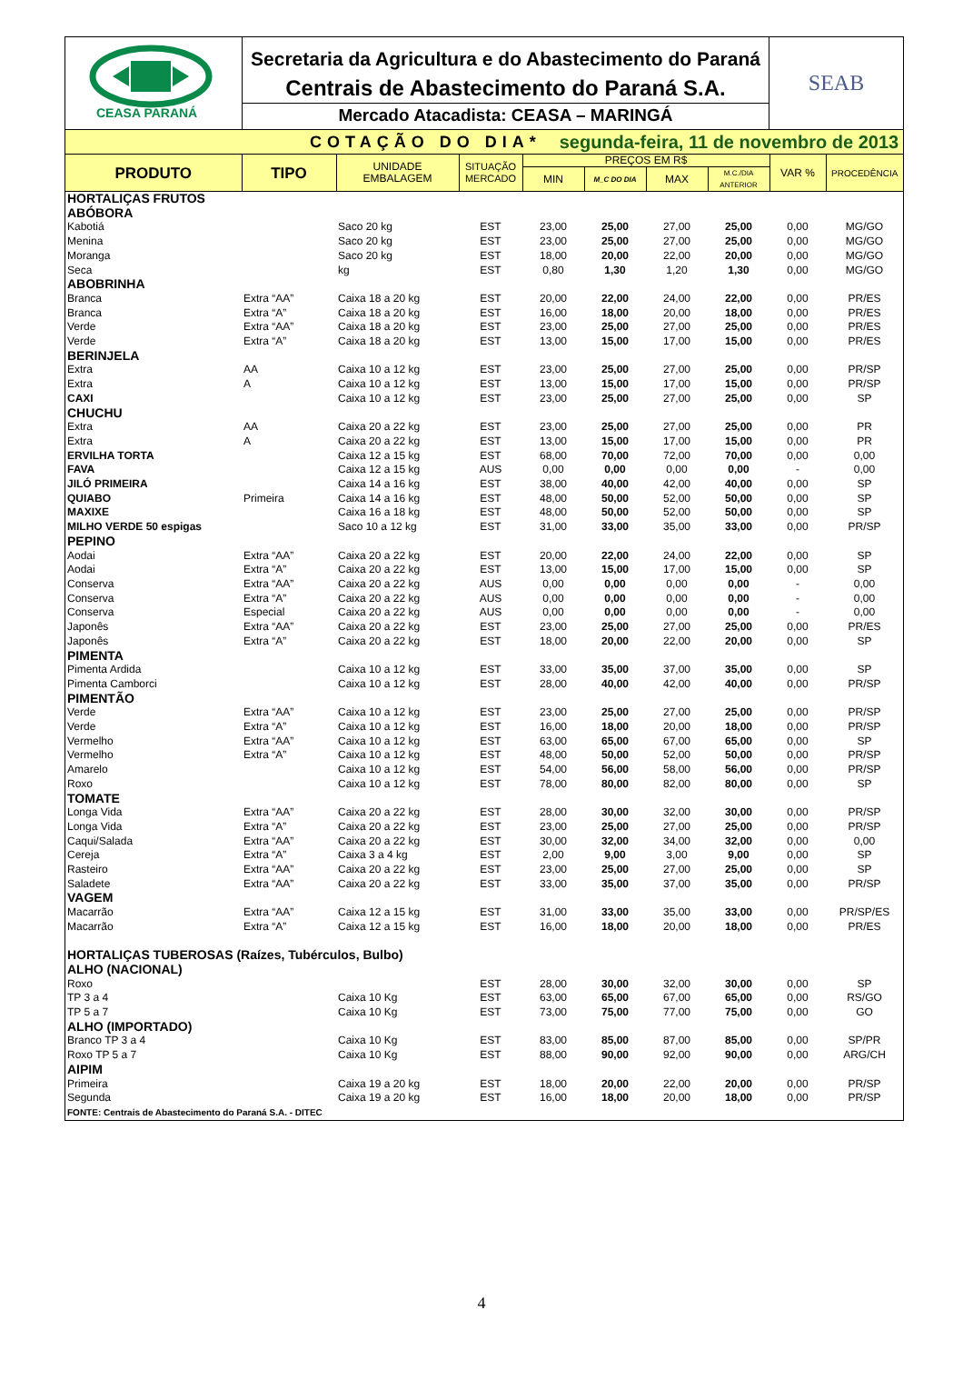CEASA PARANÁ
Secretaria da Agricultura e do Abastecimento do Paraná
Centrais de Abastecimento do Paraná S.A.
Mercado Atacadista: CEASA – MARINGÁ
SEAB
COTAÇÃO DO DIA* segunda-feira, 11 de novembro de 2013
| PRODUTO | TIPO | UNIDADE EMBALAGEM | SITUAÇÃO MERCADO | PREÇOS EM R$ | | | | VAR % | PROCEDÊNCIA |
| --- | --- | --- | --- | --- | --- | --- | --- | --- | --- |
| | | | | MIN | M_C DO DIA | MAX | M.C./DIA ANTERIOR | | |
| HORTALIÇAS FRUTOS | | | | | | | | | |
| ABÓBORA | | | | | | | | | |
| Kabotiá | | Saco 20 kg | EST | 23,00 | 25,00 | 27,00 | 25,00 | 0,00 | MG/GO |
| Menina | | Saco 20 kg | EST | 23,00 | 25,00 | 27,00 | 25,00 | 0,00 | MG/GO |
| Moranga | | Saco 20 kg | EST | 18,00 | 20,00 | 22,00 | 20,00 | 0,00 | MG/GO |
| Seca | | kg | EST | 0,80 | 1,30 | 1,20 | 1,30 | 0,00 | MG/GO |
| ABOBRINHA | | | | | | | | | |
| Branca | Extra “AA” | Caixa 18 a 20 kg | EST | 20,00 | 22,00 | 24,00 | 22,00 | 0,00 | PR/ES |
| Branca | Extra “A” | Caixa 18 a 20 kg | EST | 16,00 | 18,00 | 20,00 | 18,00 | 0,00 | PR/ES |
| Verde | Extra “AA” | Caixa 18 a 20 kg | EST | 23,00 | 25,00 | 27,00 | 25,00 | 0,00 | PR/ES |
| Verde | Extra “A” | Caixa 18 a 20 kg | EST | 13,00 | 15,00 | 17,00 | 15,00 | 0,00 | PR/ES |
| BERINJELA | | | | | | | | | |
| Extra | AA | Caixa 10 a 12 kg | EST | 23,00 | 25,00 | 27,00 | 25,00 | 0,00 | PR/SP |
| Extra | A | Caixa 10 a 12 kg | EST | 13,00 | 15,00 | 17,00 | 15,00 | 0,00 | PR/SP |
| CAXI | | Caixa 10 a 12 kg | EST | 23,00 | 25,00 | 27,00 | 25,00 | 0,00 | SP |
| CHUCHU | | | | | | | | | |
| Extra | AA | Caixa 20 a 22 kg | EST | 23,00 | 25,00 | 27,00 | 25,00 | 0,00 | PR |
| Extra | A | Caixa 20 a 22 kg | EST | 13,00 | 15,00 | 17,00 | 15,00 | 0,00 | PR |
| ERVILHA TORTA | | Caixa 12 a 15 kg | EST | 68,00 | 70,00 | 72,00 | 70,00 | 0,00 | 0,00 |
| FAVA | | Caixa 12 a 15 kg | AUS | 0,00 | 0,00 | 0,00 | 0,00 | - | 0,00 |
| JILÓ PRIMEIRA | | Caixa 14 a 16 kg | EST | 38,00 | 40,00 | 42,00 | 40,00 | 0,00 | SP |
| QUIABO | Primeira | Caixa 14 a 16 kg | EST | 48,00 | 50,00 | 52,00 | 50,00 | 0,00 | SP |
| MAXIXE | | Caixa 16 a 18 kg | EST | 48,00 | 50,00 | 52,00 | 50,00 | 0,00 | SP |
| MILHO VERDE 50 espigas | | Saco 10 a 12 kg | EST | 31,00 | 33,00 | 35,00 | 33,00 | 0,00 | PR/SP |
| PEPINO | | | | | | | | | |
| Aodai | Extra “AA” | Caixa 20 a 22 kg | EST | 20,00 | 22,00 | 24,00 | 22,00 | 0,00 | SP |
| Aodai | Extra “A” | Caixa 20 a 22 kg | EST | 13,00 | 15,00 | 17,00 | 15,00 | 0,00 | SP |
| Conserva | Extra “AA” | Caixa 20 a 22 kg | AUS | 0,00 | 0,00 | 0,00 | 0,00 | - | 0,00 |
| Conserva | Extra “A” | Caixa 20 a 22 kg | AUS | 0,00 | 0,00 | 0,00 | 0,00 | - | 0,00 |
| Conserva | Especial | Caixa 20 a 22 kg | AUS | 0,00 | 0,00 | 0,00 | 0,00 | - | 0,00 |
| Japonês | Extra “AA” | Caixa 20 a 22 kg | EST | 23,00 | 25,00 | 27,00 | 25,00 | 0,00 | PR/ES |
| Japonês | Extra “A” | Caixa 20 a 22 kg | EST | 18,00 | 20,00 | 22,00 | 20,00 | 0,00 | SP |
| PIMENTA | | | | | | | | | |
| Pimenta Ardida | | Caixa 10 a 12 kg | EST | 33,00 | 35,00 | 37,00 | 35,00 | 0,00 | SP |
| Pimenta Camborci | | Caixa 10 a 12 kg | EST | 28,00 | 40,00 | 42,00 | 40,00 | 0,00 | PR/SP |
| PIMENTÃO | | | | | | | | | |
| Verde | Extra “AA” | Caixa 10 a 12 kg | EST | 23,00 | 25,00 | 27,00 | 25,00 | 0,00 | PR/SP |
| Verde | Extra “A” | Caixa 10 a 12 kg | EST | 16,00 | 18,00 | 20,00 | 18,00 | 0,00 | PR/SP |
| Vermelho | Extra “AA” | Caixa 10 a 12 kg | EST | 63,00 | 65,00 | 67,00 | 65,00 | 0,00 | SP |
| Vermelho | Extra “A” | Caixa 10 a 12 kg | EST | 48,00 | 50,00 | 52,00 | 50,00 | 0,00 | PR/SP |
| Amarelo | | Caixa 10 a 12 kg | EST | 54,00 | 56,00 | 58,00 | 56,00 | 0,00 | PR/SP |
| Roxo | | Caixa 10 a 12 kg | EST | 78,00 | 80,00 | 82,00 | 80,00 | 0,00 | SP |
| TOMATE | | | | | | | | | |
| Longa Vida | Extra “AA” | Caixa 20 a 22 kg | EST | 28,00 | 30,00 | 32,00 | 30,00 | 0,00 | PR/SP |
| Longa Vida | Extra “A” | Caixa 20 a 22 kg | EST | 23,00 | 25,00 | 27,00 | 25,00 | 0,00 | PR/SP |
| Caqui/Salada | Extra “AA” | Caixa 20 a 22 kg | EST | 30,00 | 32,00 | 34,00 | 32,00 | 0,00 | 0,00 |
| Cereja | Extra “A” | Caixa 3 a 4 kg | EST | 2,00 | 9,00 | 3,00 | 9,00 | 0,00 | SP |
| Rasteiro | Extra “AA” | Caixa 20 a 22 kg | EST | 23,00 | 25,00 | 27,00 | 25,00 | 0,00 | SP |
| Saladete | Extra “AA” | Caixa 20 a 22 kg | EST | 33,00 | 35,00 | 37,00 | 35,00 | 0,00 | PR/SP |
| VAGEM | | | | | | | | | |
| Macarrão | Extra “AA” | Caixa 12 a 15 kg | EST | 31,00 | 33,00 | 35,00 | 33,00 | 0,00 | PR/SP/ES |
| Macarrão | Extra “A” | Caixa 12 a 15 kg | EST | 16,00 | 18,00 | 20,00 | 18,00 | 0,00 | PR/ES |
| HORTALIÇAS TUBEROSAS (Raízes, Tubérculos, Bulbo) | | | | | | | | | |
| ALHO (NACIONAL) | | | | | | | | | |
| Roxo | | | EST | 28,00 | 30,00 | 32,00 | 30,00 | 0,00 | SP |
| TP 3 a 4 | | Caixa 10 Kg | EST | 63,00 | 65,00 | 67,00 | 65,00 | 0,00 | RS/GO |
| TP 5 a 7 | | Caixa 10 Kg | EST | 73,00 | 75,00 | 77,00 | 75,00 | 0,00 | GO |
| ALHO (IMPORTADO) | | | | | | | | | |
| Branco TP 3 a 4 | | Caixa 10 Kg | EST | 83,00 | 85,00 | 87,00 | 85,00 | 0,00 | SP/PR |
| Roxo TP 5 a 7 | | Caixa 10 Kg | EST | 88,00 | 90,00 | 92,00 | 90,00 | 0,00 | ARG/CH |
| AIPIM | | | | | | | | | |
| Primeira | | Caixa 19 a 20 kg | EST | 18,00 | 20,00 | 22,00 | 20,00 | 0,00 | PR/SP |
| Segunda | | Caixa 19 a 20 kg | EST | 16,00 | 18,00 | 20,00 | 18,00 | 0,00 | PR/SP |
| FONTE: Centrais de Abastecimento do Paraná S.A. - DITEC | | | | | | | | | |
4